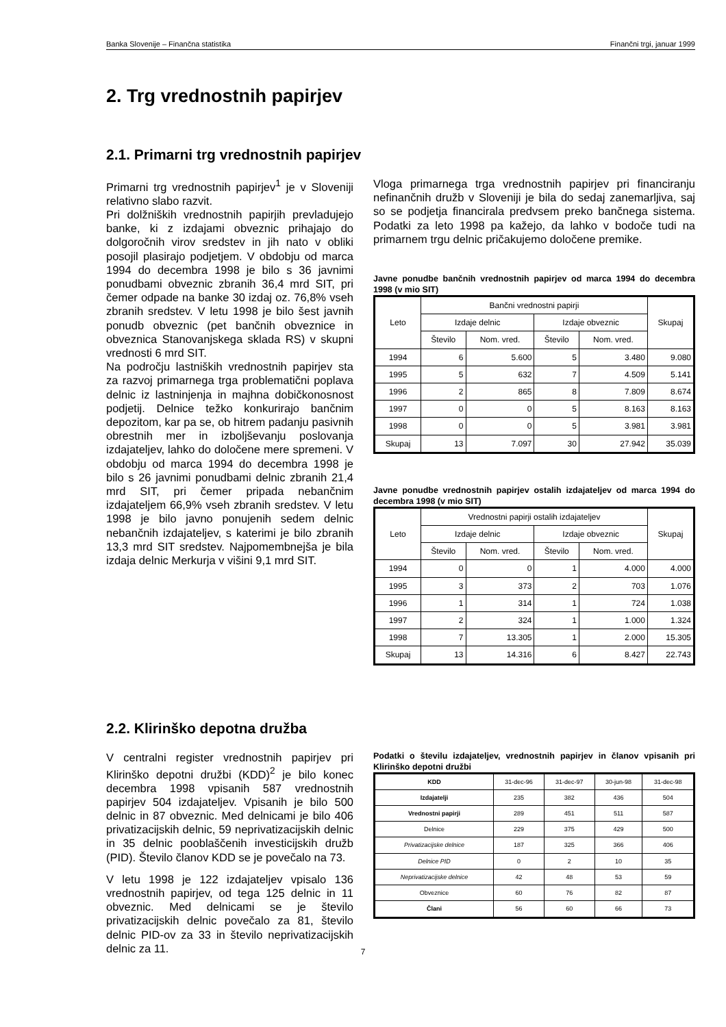Banka Slovenije – Finančna statistika Finančni trgi, januar 1999
2. Trg vrednostnih papirjev
2.1. Primarni trg vrednostnih papirjev
Primarni trg vrednostnih papirjev<sup>1</sup> je v Sloveniji relativno slabo razvit.
Pri dolžniških vrednostnih papirjih prevladujejo banke, ki z izdajami obveznic prihajajo do dolgoročnih virov sredstev in jih nato v obliki posojil plasirajo podjetjem. V obdobju od marca 1994 do decembra 1998 je bilo s 36 javnimi ponudbami obveznic zbranih 36,4 mrd SIT, pri čemer odpade na banke 30 izdaj oz. 76,8% vseh zbranih sredstev. V letu 1998 je bilo šest javnih ponudb obveznic (pet bančnih obveznice in obveznica Stanovanjskega sklada RS) v skupni vrednosti 6 mrd SIT.
Na področju lastniških vrednostnih papirjev sta za razvoj primarnega trga problematični poplava delnic iz lastninjenja in majhna dobičkonosnost podjetij. Delnice težko konkurirajo bančnim depozitom, kar pa se, ob hitrem padanju pasivnih obrestnih mer in izboljševanju poslovanja izdajateljev, lahko do določene mere spremeni. V obdobju od marca 1994 do decembra 1998 je bilo s 26 javnimi ponudbami delnic zbranih 21,4 mrd SIT, pri čemer pripada nebančnim izdajateljem 66,9% vseh zbranih sredstev. V letu 1998 je bilo javno ponujenih sedem delnic nebančnih izdajateljev, s katerimi je bilo zbranih 13,3 mrd SIT sredstev. Najpomembnejša je bila izdaja delnic Merkurja v višini 9,1 mrd SIT.
Vloga primarnega trga vrednostnih papirjev pri financiranju nefinančnih družb v Sloveniji je bila do sedaj zanemarljiva, saj so se podjetja financirala predvsem preko bančnega sistema. Podatki za leto 1998 pa kažejo, da lahko v bodoče tudi na primarnem trgu delnic pričakujemo določene premike.
Javne ponudbe bančnih vrednostnih papirjev od marca 1994 do decembra 1998 (v mio SIT)
| Leto | Bančni vrednostni papirji | | | | Skupaj |
| --- | --- | --- | --- | --- | --- |
| | Izdaje delnic | | Izdaje obveznic | | |
| | Število | Nom. vred. | Število | Nom. vred. | |
| 1994 | 6 | 5.600 | 5 | 3.480 | 9.080 |
| 1995 | 5 | 632 | 7 | 4.509 | 5.141 |
| 1996 | 2 | 865 | 8 | 7.809 | 8.674 |
| 1997 | 0 | 0 | 5 | 8.163 | 8.163 |
| 1998 | 0 | 0 | 5 | 3.981 | 3.981 |
| Skupaj | 13 | 7.097 | 30 | 27.942 | 35.039 |
Javne ponudbe vrednostnih papirjev ostalih izdajateljev od marca 1994 do decembra 1998 (v mio SIT)
| Leto | Vrednostni papirji ostalih izdajateljev | | | | Skupaj |
| --- | --- | --- | --- | --- | --- |
| | Izdaje delnic | | Izdaje obveznic | | |
| | Število | Nom. vred. | Število | Nom. vred. | |
| 1994 | 0 | 0 | 1 | 4.000 | 4.000 |
| 1995 | 3 | 373 | 2 | 703 | 1.076 |
| 1996 | 1 | 314 | 1 | 724 | 1.038 |
| 1997 | 2 | 324 | 1 | 1.000 | 1.324 |
| 1998 | 7 | 13.305 | 1 | 2.000 | 15.305 |
| Skupaj | 13 | 14.316 | 6 | 8.427 | 22.743 |
2.2. Klirinško depotna družba
V centralni register vrednostnih papirjev pri Klirinško depotni družbi (KDD)<sup>2</sup> je bilo konec decembra 1998 vpisanih 587 vrednostnih papirjev 504 izdajateljev. Vpisanih je bilo 500 delnic in 87 obveznic. Med delnicami je bilo 406 privatizacijskih delnic, 59 neprivatizacijskih delnic in 35 delnic pooblaščenih investicijskih družb (PID). Število članov KDD se je povečalo na 73.
V letu 1998 je 122 izdajateljev vpisalo 136 vrednostnih papirjev, od tega 125 delnic in 11 obveznic. Med delnicami se je število privatizacijskih delnic povečalo za 81, število delnic PID-ov za 33 in število neprivatizacijskih delnic za 11.
Podatki o številu izdajateljev, vrednostnih papirjev in članov vpisanih pri Klirinško depotni družbi
| KDD | 31-dec-96 | 31-dec-97 | 30-jun-98 | 31-dec-98 |
| --- | --- | --- | --- | --- |
| Izdajatelji | 235 | 382 | 436 | 504 |
| Vrednostni papirji | 289 | 451 | 511 | 587 |
| Delnice | 229 | 375 | 429 | 500 |
| Privatizacijske delnice | 187 | 325 | 366 | 406 |
| Delnice PID | 0 | 2 | 10 | 35 |
| Neprivatizacijske delnice | 42 | 48 | 53 | 59 |
| Obveznice | 60 | 76 | 82 | 87 |
| Člani | 56 | 60 | 66 | 73 |
7